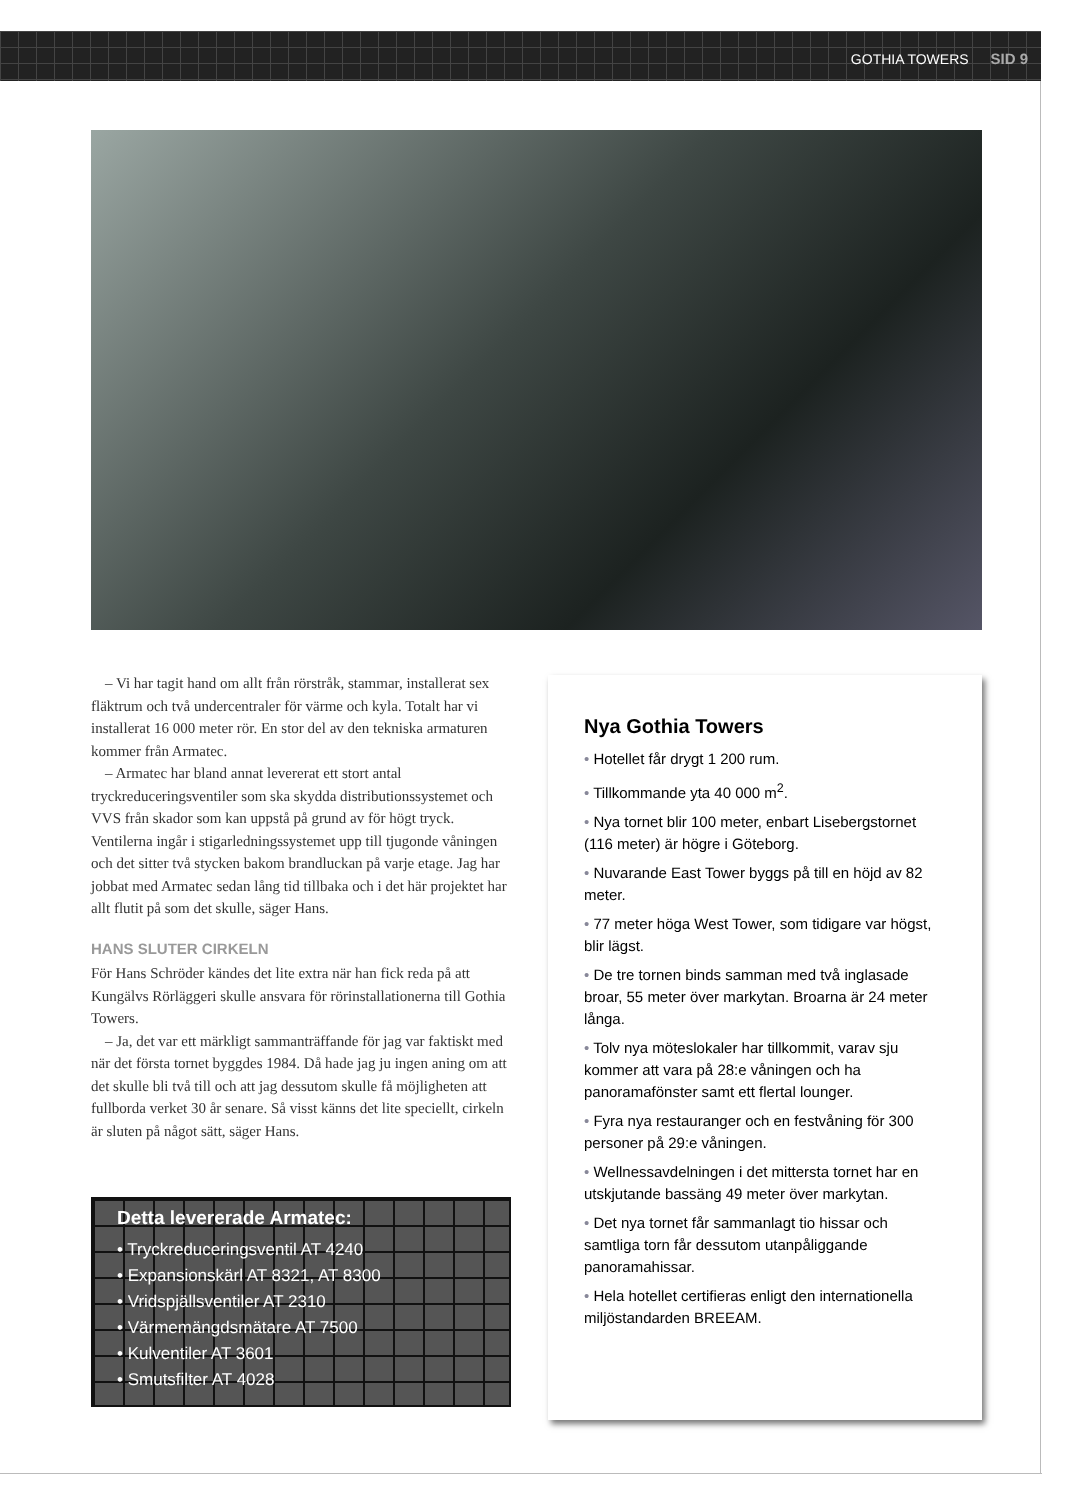GOTHIA TOWERS SID 9
– Vi har tagit hand om allt från rörstråk, stammar, installerat sex fläktrum och två undercentraler för värme och kyla. Totalt har vi installerat 16 000 meter rör. En stor del av den tekniska armaturen kommer från Armatec.
– Armatec har bland annat levererat ett stort antal tryckreduceringsventiler som ska skydda distributionssystemet och VVS från skador som kan uppstå på grund av för högt tryck. Ventilerna ingår i stigarledningssystemet upp till tjugonde våningen och det sitter två stycken bakom brandluckan på varje etage. Jag har jobbat med Armatec sedan lång tid tillbaka och i det här projektet har allt flutit på som det skulle, säger Hans.
HANS SLUTER CIRKELN
För Hans Schröder kändes det lite extra när han fick reda på att Kungälvs Rörläggeri skulle ansvara för rörinstallationerna till Gothia Towers.
– Ja, det var ett märkligt sammanträffande för jag var faktiskt med när det första tornet byggdes 1984. Då hade jag ju ingen aning om att det skulle bli två till och att jag dessutom skulle få möjligheten att fullborda verket 30 år senare. Så visst känns det lite speciellt, cirkeln är sluten på något sätt, säger Hans.
Detta levererade Armatec:
• Tryckreduceringsventil AT 4240
• Expansionskärl AT 8321, AT 8300
• Vridspjällsventiler AT 2310
• Värmemängdsmätare AT 7500
• Kulventiler AT 3601
• Smutsfilter AT 4028
Nya Gothia Towers
• Hotellet får drygt 1 200 rum.
• Tillkommande yta 40 000 m<sup>2</sup>.
• Nya tornet blir 100 meter, enbart Lisebergstornet (116 meter) är högre i Göteborg.
• Nuvarande East Tower byggs på till en höjd av 82 meter.
• 77 meter höga West Tower, som tidigare var högst, blir lägst.
• De tre tornen binds samman med två inglasade broar, 55 meter över markytan. Broarna är 24 meter långa.
• Tolv nya möteslokaler har tillkommit, varav sju kommer att vara på 28:e våningen och ha panoramafönster samt ett flertal lounger.
• Fyra nya restauranger och en festvåning för 300 personer på 29:e våningen.
• Wellnessavdelningen i det mittersta tornet har en utskjutande bassäng 49 meter över markytan.
• Det nya tornet får sammanlagt tio hissar och samtliga torn får dessutom utanpåliggande panoramahissar.
• Hela hotellet certifieras enligt den internationella miljöstandarden BREEAM.